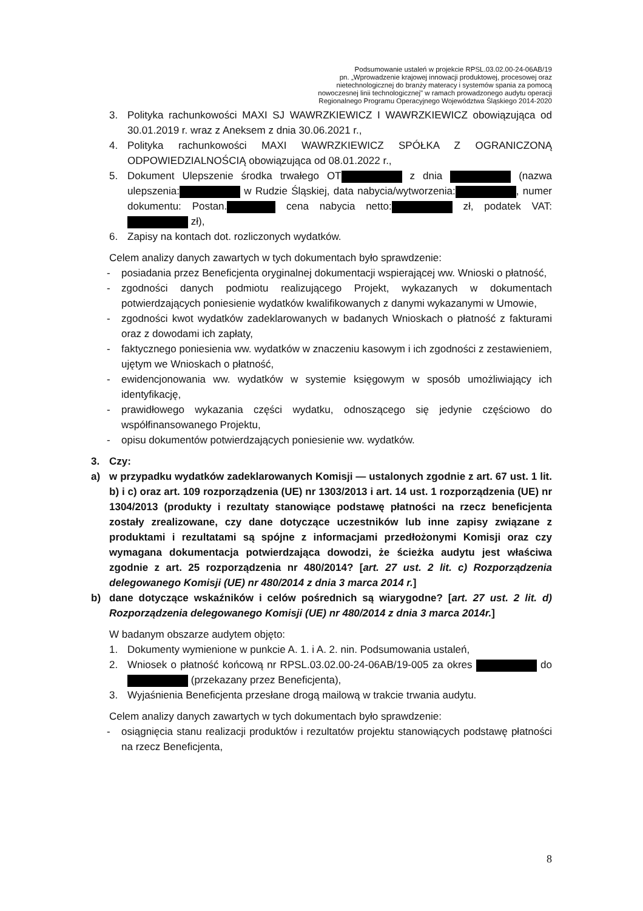Podsumowanie ustaleń w projekcie RPSL.03.02.00-24-06AB/19
pn. „Wprowadzenie krajowej innowacji produktowej, procesowej oraz
nietechnologicznej do branży materacy i systemów spania za pomocą
nowoczesnej linii technologicznej" w ramach prowadzonego audytu operacji
Regionalnego Programu Operacyjnego Województwa Śląskiego 2014-2020
3. Polityka rachunkowości MAXI SJ WAWRZKIEWICZ I WAWRZKIEWICZ obowiązująca od 30.01.2019 r. wraz z Aneksem z dnia 30.06.2021 r.,
4. Polityka rachunkowości MAXI WAWRZKIEWICZ SPÓŁKA Z OGRANICZONĄ ODPOWIEDZIALNOŚCIĄ obowiązująca od 08.01.2022 r.,
5. Dokument Ulepszenie środka trwałego OT z dnia (nazwa ulepszenia: w Rudzie Śląskiej, data nabycia/wytworzenia: , numer dokumentu: Postan. cena nabycia netto: zł, podatek VAT: zł),
6. Zapisy na kontach dot. rozliczonych wydatków.
Celem analizy danych zawartych w tych dokumentach było sprawdzenie:
- posiadania przez Beneficjenta oryginalnej dokumentacji wspierającej ww. Wnioski o płatność,
- zgodności danych podmiotu realizującego Projekt, wykazanych w dokumentach potwierdzających poniesienie wydatków kwalifikowanych z danymi wykazanymi w Umowie,
- zgodności kwot wydatków zadeklarowanych w badanych Wnioskach o płatność z fakturami oraz z dowodami ich zapłaty,
- faktycznego poniesienia ww. wydatków w znaczeniu kasowym i ich zgodności z zestawieniem, ujętym we Wnioskach o płatność,
- ewidencjonowania ww. wydatków w systemie księgowym w sposób umożliwiający ich identyfikację,
- prawidłowego wykazania części wydatku, odnoszącego się jedynie częściowo do współfinansowanego Projektu,
- opisu dokumentów potwierdzających poniesienie ww. wydatków.
3. Czy:
a) w przypadku wydatków zadeklarowanych Komisji — ustalonych zgodnie z art. 67 ust. 1 lit. b) i c) oraz art. 109 rozporządzenia (UE) nr 1303/2013 i art. 14 ust. 1 rozporządzenia (UE) nr 1304/2013 (produkty i rezultaty stanowiące podstawę płatności na rzecz beneficjenta zostały zrealizowane, czy dane dotyczące uczestników lub inne zapisy związane z produktami i rezultatami są spójne z informacjami przedłożonymi Komisji oraz czy wymagana dokumentacja potwierdzająca dowodzi, że ścieżka audytu jest właściwa zgodnie z art. 25 rozporządzenia nr 480/2014? [art. 27 ust. 2 lit. c) Rozporządzenia delegowanego Komisji (UE) nr 480/2014 z dnia 3 marca 2014 r.]
b) dane dotyczące wskaźników i celów pośrednich są wiarygodne? [art. 27 ust. 2 lit. d) Rozporządzenia delegowanego Komisji (UE) nr 480/2014 z dnia 3 marca 2014r.]
W badanym obszarze audytem objęto:
1. Dokumenty wymienione w punkcie A. 1. i A. 2. nin. Podsumowania ustaleń,
2. Wniosek o płatność końcową nr RPSL.03.02.00-24-06AB/19-005 za okres do (przekazany przez Beneficjenta),
3. Wyjaśnienia Beneficjenta przesłane drogą mailową w trakcie trwania audytu.
Celem analizy danych zawartych w tych dokumentach było sprawdzenie:
- osiągnięcia stanu realizacji produktów i rezultatów projektu stanowiących podstawę płatności na rzecz Beneficjenta,
8